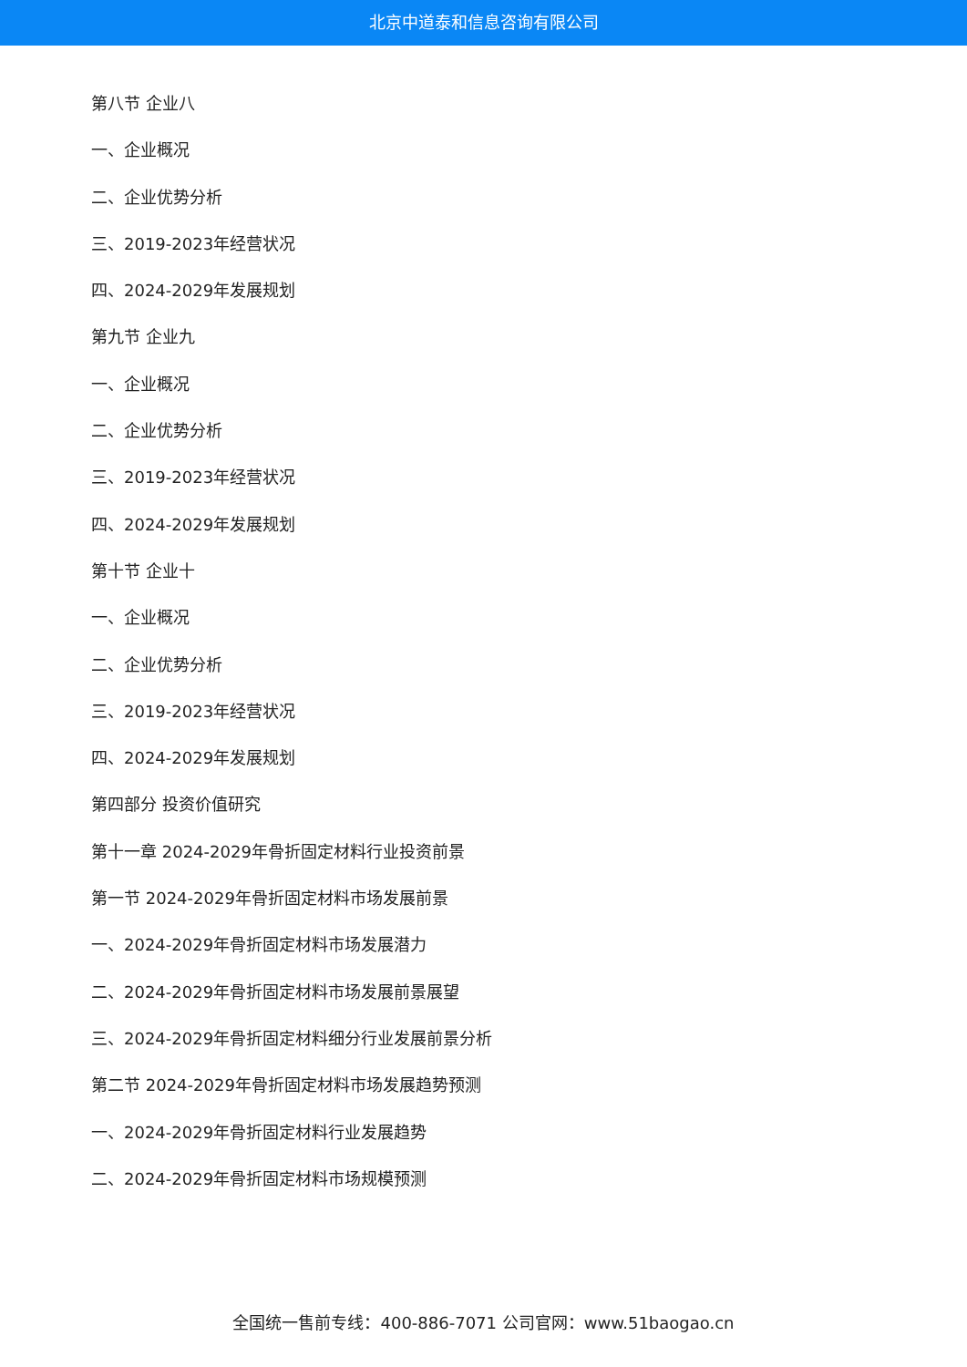北京中道泰和信息咨询有限公司
第八节 企业八
一、企业概况
二、企业优势分析
三、2019-2023年经营状况
四、2024-2029年发展规划
第九节 企业九
一、企业概况
二、企业优势分析
三、2019-2023年经营状况
四、2024-2029年发展规划
第十节 企业十
一、企业概况
二、企业优势分析
三、2019-2023年经营状况
四、2024-2029年发展规划
第四部分 投资价值研究
第十一章 2024-2029年骨折固定材料行业投资前景
第一节 2024-2029年骨折固定材料市场发展前景
一、2024-2029年骨折固定材料市场发展潜力
二、2024-2029年骨折固定材料市场发展前景展望
三、2024-2029年骨折固定材料细分行业发展前景分析
第二节 2024-2029年骨折固定材料市场发展趋势预测
一、2024-2029年骨折固定材料行业发展趋势
二、2024-2029年骨折固定材料市场规模预测
全国统一售前专线：400-886-7071 公司官网：www.51baogao.cn